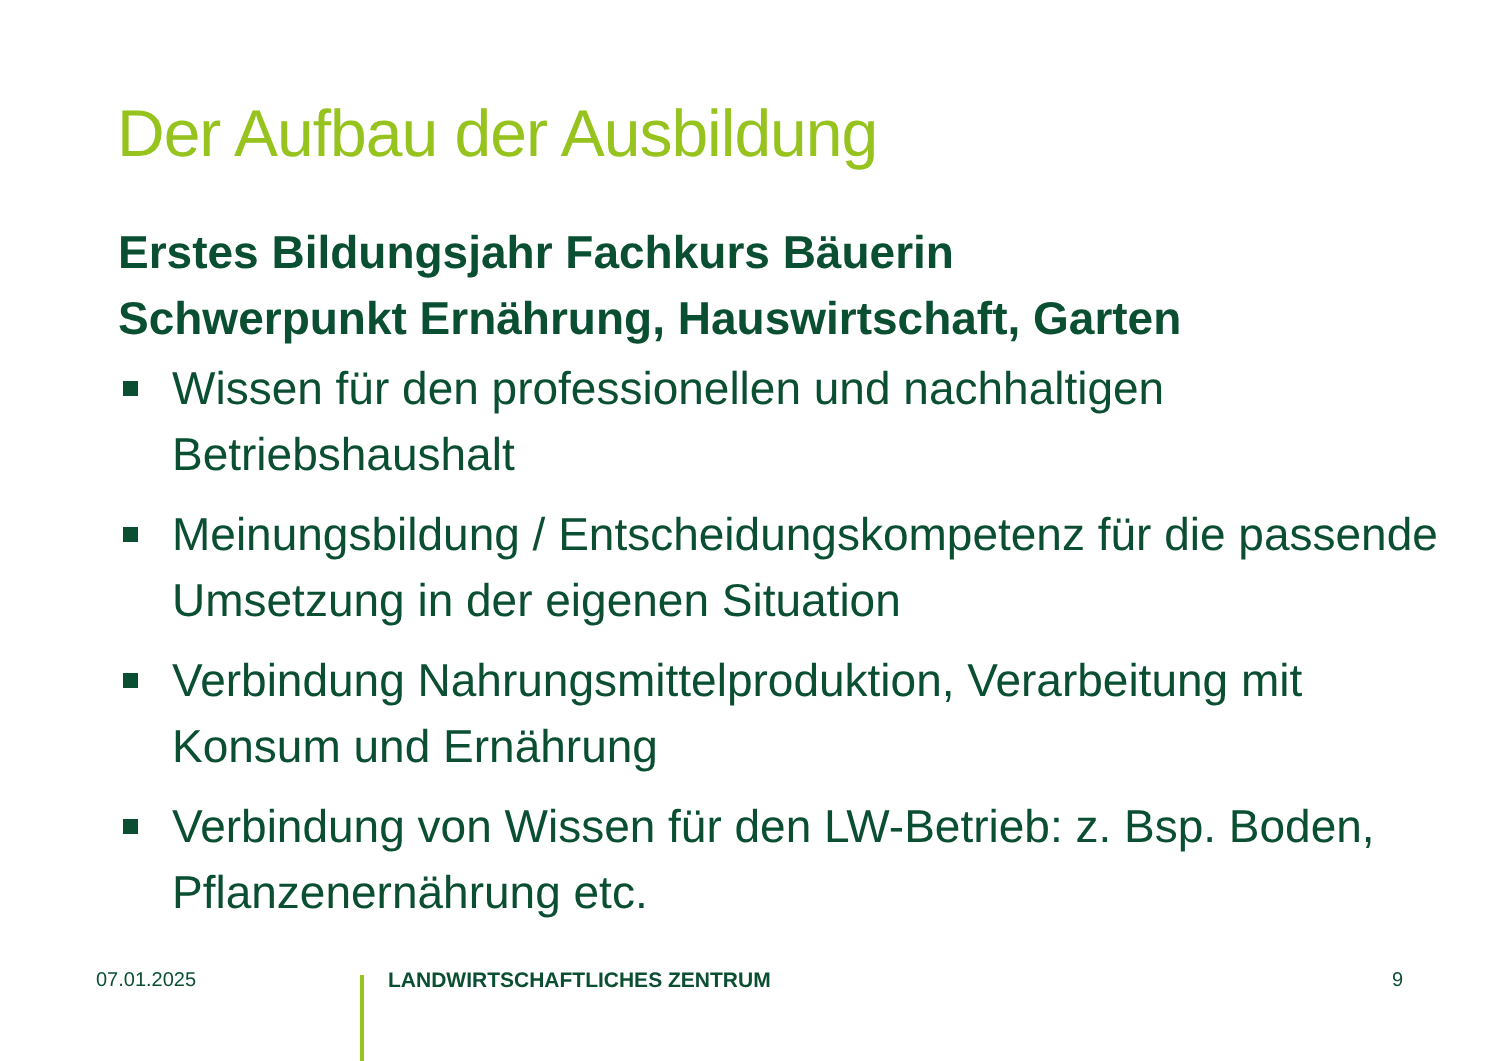Der Aufbau der Ausbildung
Erstes Bildungsjahr Fachkurs Bäuerin
Schwerpunkt Ernährung, Hauswirtschaft, Garten
Wissen für den professionellen und nachhaltigen Betriebshaushalt
Meinungsbildung / Entscheidungskompetenz für die passende Umsetzung in der eigenen Situation
Verbindung Nahrungsmittelproduktion, Verarbeitung mit Konsum und Ernährung
Verbindung von Wissen für den LW-Betrieb: z. Bsp. Boden, Pflanzenernährung etc.
07.01.2025 LANDWIRTSCHAFTLICHES ZENTRUM 9